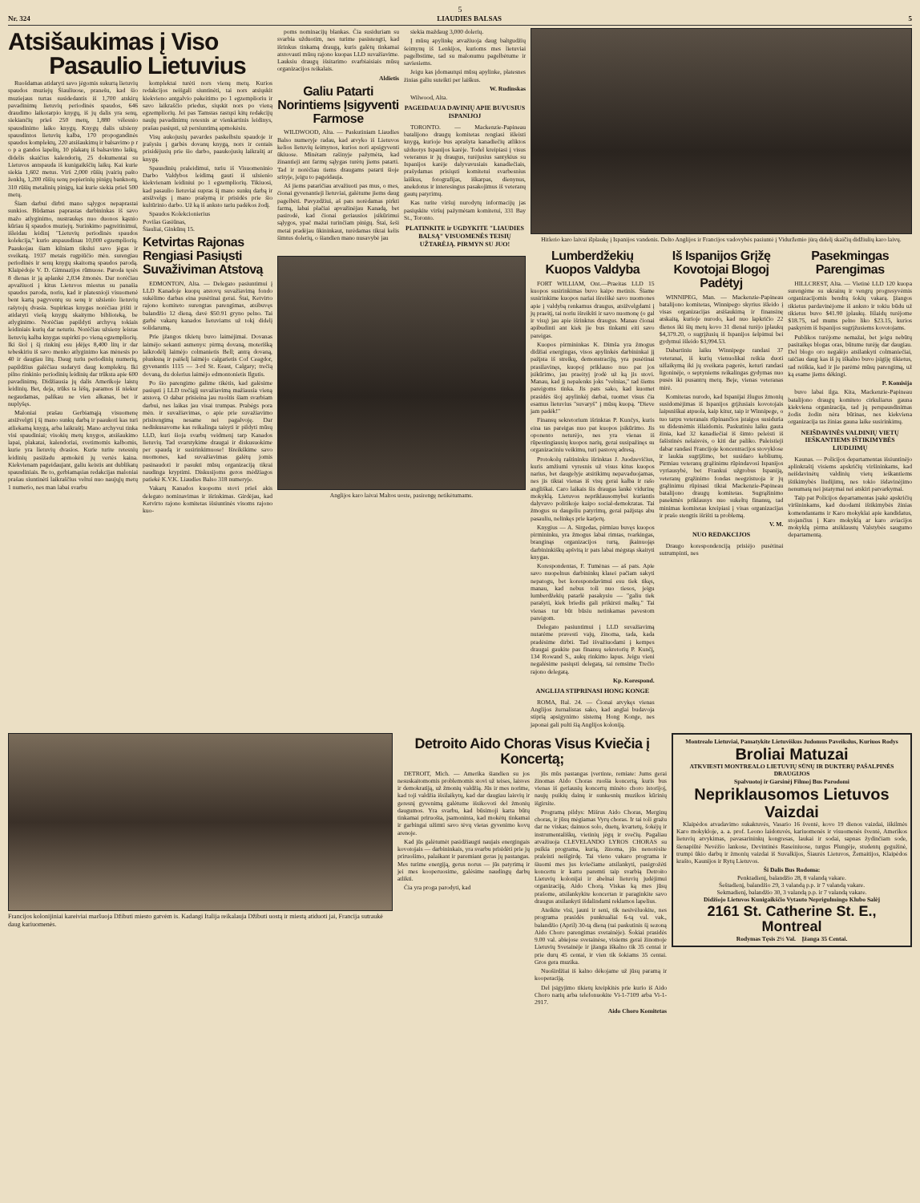5
Nr. 324 LIAUDIES BALSAS 5
Atsišaukimas į Viso
Pasaulio Lietuvius
Ruošdamas atidaryti savo jėgomis sukurtą lietuvių spaudos muziejų Šiauliuose, pranešu, kad šio muziejaus turtas susidedantis iš 1,700 atskirų pavadinimų lietuvių periodinės spaudos, 646 draudimo laikotarpio knygų, iš jų dalis yra senų, siekiančių prieš 250 metų, 1,880 vėlesnio spausdinimo laiko knygų. Knygų dalis užsieny spausdintos lietuvių kalba, 170 propogandinės spaudos komplektų, 220 atsišaukimų ir balsavimo p r o p a gandos lapelių, 10 plakatų iš balsavimo laikų, didelis skaičius kalendorių, 25 dokumentai su Lietuvos antspauda iš kunigaikščių laikų. Kai kurie siekia 1,602 metus. Virš 2,000 rūšių įvairių pašto ženklų, 1,200 rūšių senų popierinių pinigų banknotų, 310 rūšių metalinių pinigų, kai kurie siekia prieš 500 metų.
Šiam darbui dirbti mano sąlygos nepaprastai sunkios. Būdamas paprastas darbininkas iš savo mažo atlyginimo, nustraukęs nuo duonos kąsnio kūriau šį spaudos muziejų. Surinkimo pagreitinimui, išleidau leidinį "Lietuvių periodinės spaudos kolekcija," kurio atspausdinau 10,000 egzempliorių. Paaukojau šiam kilniam tikslui savo jėgas ir sveikatą. 1937 metais rugpiūčio mėn. surengiau periodinės ir senų knygų skaitomą spaudos parodą. Klaipėdoje V. D. Gimnazijos rūmuose. Paroda tęsės 8 dienas ir ją aplankė 2,034 žmonės. Dar norėčiau apvažiuoti į kitus Lietuvos miestus su panašia spaudos paroda, noriu, kad ir platesnioji visuomenė bent kartą pagyventų su senų ir užsienio lietuvių rašytojų dvasia. Supirktas knygas norėčiau įrišti ir atidaryti viešą knygų skaitymo biblioteką, be atlyginimo. Norėčiau papildyti archyvą tokiais leidiniais kurių dar neturiu. Norėčiau užsieny leistas lietuvių kalba knygas supirkti po vieną egzempliorių. Iki šiol į šį rinkinį esu įdėjęs 8,400 litų ir dar tebeskiriu iš savo menko atlyginimo kas mėnesis po 40 ir daugiau litų. Daug turiu periodinių numerių, papildžius galėčiau sudaryti daug komplektų. Iki pilno rinkinio periodinių leidinių dar trūksta apie 600 pavadinimų. Didžiausia jų dalis Amerikoje laistų leidinių. Bet, deja, trūks ta lėšų, paramos iš niekur negaudamas, palikau ne vien alkanas, bet ir nuplyšęs.
Maloniai prašau Gerbiamąją visuomenę atsižvelgti į šį mano sunkų darbą ir paaukoti kas turi atliekamą knygą, arba laikraštį. Mano archyvui tinka visi spaudiniai; visokių metų knygos, atsišaukimo lapai, plakatai, kalendoriai, svetimomis kalbomis, kurie yra lietuvių dvasios. Kurie turite retesnių leidinių pasižadu apmokėti jų vertės kaina. Kiekvienam pageidaujant, galiu keistis ant dublikatų spausdiniais. Be to, gerbiamąsias redakcijas maloniai prašau siuntinėti laikraščius veltui nuo naujųjų metų 1 numerio, nes man labai svarbu
komplektai turėti nors vienų metų. Kurios redakcijos neišgali siuntinėti, tai nors atsiųskit kiekvieno antgalvio pakeitimo po 1 egzemplioriu ir savo laikraščio priedus, siųskit nors po vieną egzempliorių. Jei pas Tamstas rastųsi kitų redakcijų naujų pavadinimų retesnis ar vienkartinis leidinys, prašau pasiųsti, už persiuntimą apmokėsiu.
Visų aukojusių pavardes paskelbsiu spaudoje ir įrašysiu į garbės dovanų knygą, nors ir centais prisidėjusių prie šio darbo, paaukojusių laikraštį ar knygą.
Spausdinių praleidimui, turiu iš Visuomeninio Darbo Valdybos leidimą gauti iš užsienio kiekvienam leidiniui po 1 egzempliorių. Tikiuosi, kad pasaulio lietuviai supras šį mano sunkų darbą ir atsižvelgs į mano prašymą ir prisidės prie šio kultūrinio darbo. Už ką iš anksto tariu padėkos žodį.
Spaudos Kolekcionierius
Povilas Gasiūnas,
Šiauliai, Ginkūnų 15.
Ketvirtas Rajonas Rengiasi Pasiųsti Suvaživiman Atstovą
EDMONTON, Alta. — Delegato pasiuntimui į LLD Kanadoje kuopų atstovų suvažiavimą fondo sukėlimo darbas eina pusėtinai gerai. Štai, Ketvirto rajono komiteto surengtas parengimas, atsibuvęs balandžio 12 dieną, davė $50.91 gryno pelno. Tai garbė vakarų kanados lietuviams už tokį didelį solidarumą.
Prie įžangos tikietų buvo laimėjimai. Dovanas laimėjo sekanti asmenys: pirmą dovaną, moterišką laikrodėlį laimėjo colmanietis Bell; antrą dovaną, plunksną ir paišelį laimėjo calgarietis Cof Ceagdor, gyvenantis 1115 — 3-rd St. Eeast, Calgary; trečią dovaną, du dolerius laimėjo edmontonietis Ilgutis.
Po šio parengimo galime tikėtis, kad galėsime pasiųsti į LLD trečiąjį suvažiavimą mažiausia vieną atstovą. O dabar prisieina jau ruoštis šiam svarbiam darbui, nes laikas jau visai trumpas. Prabėgs pora mėn. ir suvažiavimas, o apie prie suvažiavimo prisirengimą nesame nei pagalvoję. Dar nediskusavome kas reikalinga taisyti ir pildyti mūsų LLD, kuri šioja svarbų veidmenį tarp Kanados lietuvių. Tad svarstykime draugai ir diskusuokime per spaudą ir susirinkimuose! Išreikškime savo nuomones, kad suvažiavimas galėtų jomis pasinaudoti ir pasukti mūsų organizaciją tikrai naudinga kryptimi. Diskusijoms geros mėdžiagos patiekė K.V.K. Liaudies Balso 318 numeryje.
Vakarų Kanados kuopoms stovi prieš akis delegato nominavimas ir išrinkimas. Girdėjau, kad Ketvirto rajono komitetas išsiuntinės visoms rajono kuo-
poms nominacijų blankas. Čia susiduriam su svarbia užduotim, nes turime pasistengti, kad išrinkus tinkamą draugą, kuris galėtų tinkamai atstovauti mūsų rajono kuopas LLD suvažiavime. Lauksiu draugų išsitarimo svarbiaisiais mūsų organizacijos reikalais.
Aldietis
Galiu Patarti Norintiems Įsigyventi Farmose
WILDWOOD, Alta. — Paskutiniam Liaudies Balso numeryje radau, kad atvyko iš Lietuvos kelios lietuvių šeimynos, kurios nori apsigyventi ūkiuose. Minėtam rašinyje pažymėta, kad žinantieji ant farmų sąlygas turėtų jiems patarti. Tad ir norėčiau tiems draugams patarti šioje srityje, jeigu to pageidauja.
Aš jiems pataričiau atvažiuoti pas mus, o mes, čionai gyvenantieji lietuviai, galėtume jiems daug pagelbėti. Pavyzdžiui, aš pats norėdamas pirkti farmą, labai plačiai apvažinėjau Kanadą, bet pasirodė, kad čionai geriausios įsikūrimui sąlygos, ypač mažai turinčiam pinigų. Štai, šeši metai pradėjau ūkininkaut, turėdamas tiktai kelis šimtus dolerių, o šiandien mano nusavybė jau
siekia maždaug 3,000 dolerių.
Į mūsų apylinkę atvažiuoja daug baltgudžių šeimynų iš Lenkijos, kurioms mes lietuviai pagelbstime, tad su malonumu pagelbėtume ir saviesiems.
Jeigu kas įdomautųsi mūsų apylinke, platesnes žinias galiu suteikti per laiškus.
W. Rudinskas
Wilwood, Alta.
PAGEIDAUJA DAVINIŲ APIE BUVUSIUS ISPANIJOJ
TORONTO. — Mackenzie-Papineau batalijono draugų komitetas rengiasi išleisti knygą, kurioje bus aprašyta kanadiečių atliktos užduotys Ispanijos karėje. Todel kreipiasi į visus veteranus ir jų draugus, turėjusius santykius su Ispanijos karėje dalyvavusiais kanadiečiais, prašydamas prisiųsti komitetui svarbesnius laiškus, fotografijas, iškarpas, dienynus, anekdotus ir interesingus pasakojimus iš veteranų gautų patyrimų.
Kas turite viršuj nurodytų informacijų jas pasiųskite viršuj pažymėtam komitetui, 331 Bay St., Toronto.
PLATINKITE ir UGDYKITE "LIAUDIES BALSĄ" VISUOMENĖS TEISIŲ UŽTARĖJĄ. PIRMYN SU JUO!
Anglijos karo laivai Maltos uoste, pasirengę netikėtumams.
Hitlerio karo laivai išplaukę į Ispanijos vandenis. Delto Anglijos ir Francijos vadovybės pasiuntė į Viduržemio jūrą didelį skaičių didžiulių karo laivų.
Lumberdžekių Kuopos Valdyba
FORT WILLIAM, Ont.—Praeitas LLD 15 kuopos susirinkimas buvo kaipo metinis. Šiame susirinkime kuopos nariai išreiškė savo nuomones apie į valdybą renkamus draugus, atsižvelgdami į jų praeitį, tai noriu išreikšti ir savo nuomonę (o gal ir visų) jau apie išrinktus draugus. Manau čionai apibudinti ant kiek jie bus tinkami eiti savo pareigas.
Kuopos pirmininkas K. Dimša yra žmogus didžiai energingas, visos apylinkės darbininkai jį pažįsta iš streikų, demonstracijų, yra pusėtinai prasilavinęs, kuopoj priklauso nuo pat jos įsikūrimo, jau praeityj įrodė už ką jis stovi. Manau, kad jį nepalenks joks "velnias," tad šiems pareigoms tinka. Jis pats sako, kad kuomet prasidės šioj apylinkėj darbai, tuomet visus čia esamus lietuvius "suvaryš" į mūsų kuopą. "Dieve jam padėk!"
Finansų sekretorium išrinktas P. Kunčys, kuris eina tas pareigas nuo pat kuopos įsikūrimo. Jis oponento neturėjo, nes yra vienas iš rūpestingiausių kuopos narių, gerai susipažinęs su organizaciniu veikimu, turi pastovų adresą.
Protokolų raštininku išrinktas J. Juodzevičius, kuris amžiumi vyresnis už visus kitus kuopos narius, bet daugelyje atsitikimų nepavaduojamas, nes jis tiktai vienas iš visų gerai kalba ir rašo angliškai. Caro laikais šis draugas lankė vidurinę mokyklą. Lietuvos nepriklausomybei kuriantis dalyvavo politikoje kaipo social-demokratas. Tai žmogus su daugeliu patyrimų, gerai pažįstąs abu pasauliu, nelinkęs prie karjerų.
Knygius — A. Sirgedas, pirmiau buvęs kuopos pirmininku, yra žmogus labai rimtas, tvarkingas, branginąs organizacijos turtą, įkainuojąs darbininkiškų apšvitą ir pats labai mėgstąs skaityti knygas.
Korespondentas, F. Tumėnas — aš pats. Apie savo nuopelnus darbininkų klasei pačiam sakyti nepatogu, bet korespondavimui esu tiek tikęs, manau, kad nebus toli nuo tiesos, jeigu lumberdžekių patarlė pasakysiu — "galiu tiek parašyti, kiek briedis gali prikirsti malkų." Tai vienas tur būt būsiu netinkamas pavestom pareigom.
Delegato pasiuntimui į LLD suvažiavimą nutarėme pravesti vajų, žinoma, tada, kada pradėsime dirbti. Tad išvažiuodami į kempes draugai gaukite pas finansų sekretorių P. Kunčį, 134 Rowand S., aukų rinkimo lapus. Jeigu vieni negalėsime pasiųsti delegatą, tai remsime Trečio rajono delegatą.
Kp. Korespond.
ANGLIJA STIPRINASI HONG KONGE
ROMA, Bal. 24. — Čionai atvykęs vienas Anglijos žurnalistas sako, kad anglai budavoja stiprią apsigynimo sistemą Hong Konge, nes japonai gali pulti šią Anglijos koloniją.
Iš Ispanijos Grįžę Kovotojai Blogoj Padėtyj
WINNIPEG, Man. — Mackenzie-Papineau batalijono komitetas, Winnipego skyrius išleido į visas organizacijas atsišaukimą ir finansinę atskaitą, kurioje nurodo, kad nuo lapkričio 22 dienos iki šių metų kovo 31 dienai turėjo įplaukų $4,379.20, o sugrįžusių iš Ispanijos šelpimui bei gydymui išleido $3,994.53.
Dabartiniu laiku Winnipege randasi 37 veteranai, iš kurių vienuolikai reikia duoti užlaikymą iki jų sveikata pagerės, keturi randasi ligoninėje, o septyniems reikalingas gydymas nuo pusės iki pusantrų metų. Beje, vienas veteranas mirė.
Komitetas nurodo, kad Ispanijai žlugus žmonių susidomėjimas iš Ispanijos grįžusiais kovotojais laipsniškai atpuola, kaip kitur, taip ir Winnipege, o tuo tarpu veteranais rūpinančios įstaigos susiduria su didesnėmis išlaidomis. Paskutiniu laiku gauta žinia, kad 32 kanadiečiai iš šimto peleisti iš fašistinės nelaisvės, o kiti dar paliko. Paleistieji dabar randasi Francijoje koncentracijos stovyklose ir laukia sugrįžimo, bet susidaro kebliumų. Pirmiau veteranų grąžinimu rūpindavosi Ispanijos vyriausybė, bet Frankui užgrobus Ispaniją, veteranų grąžinimo fondas neegzistuoja ir jų grąžinimu rūpinasi tiktai Mackenzie-Papineau batalijono draugų komitetas. Sugrąžinimo pasekmės priklausys nuo sukeltų finansų, tad minimas komitetas kreipiasi į visas organizacijas ir prašo stengtis išrišti ta problemą.
V. M.
NUO REDAKCIJOS
Draugo korespondenciją prisiėjo pusėtinai sutrumpinti, nes
Pasekmingas Parengimas
HILLCREST, Alta. — Vietinė LLD 120 kuopa surengėme su ukrainų ir vengrų progresyvėmis organizacijomis bendrą šokių vakarą. Įžangos tikietus pardavinėjome iš anksto ir tokiu būdu už tikietus buvo $41.90 įplaukų. Išlaidų turėjome $18.75, tad mums pelno liko $23.15, kurios paskyrėm iš Ispanijos sugrįžusiems kovotojams.
Publikos turėjome nemažai, bet jeigu nebūtų pasitaikęs blogas oras, būtume turėję dar daugiau. Del blogo oro negalėjo atsilankyti colmaniečiai, taičiau daug kas iš jų iškalno buvo įsigiję tikietus, tad reiškia, kad ir jie parėmė mūsų parengimą, už ką esame jiems dėkingi.
P. Komisija
buvo labai ilga. Kita, Mackenzie-Papineau batalijono draugų komiteto cirkuliarus gauna kiekviena organizacija, tad jų perspausdinimas žodis žodin nėra būtinas, nes kiekviena organizacija tas žinias gauna laike susirinkimų.
NEIŠDAVINĖS VALDINIŲ VIETŲ IEŠKANTIEMS IŠTIKIMYBĖS LIUDIJIMŲ
Kaunas. — Policijos departamentas išsiuntinėjo aplinkraštį visiems apskričių viršininkams, kad neišdavinėtų valdinių vietų ieškantiems ištikimybės liudijimų, nes tokio išdavinėjimo nenumatą nei įstatymai nei atskiri patvarkymai.
Taip pat Policijos departamentas įsakė apskričių viršininkams, kad duodami ištikimybės žinias komendantams ir Karo mokyklai apie kandidatus, stojančius į Karo mokyklą ar karo aviacijos mokyklą pirma atsiklaustų Valstybės saugumo departamentą.
Francijos kolonijiniai kareiviai maršuoja Džibuti miesto gatvėm is. Kadangi Italija reikalauja Džibuti uostą ir miestą atiduoti jai, Francija sutraukė daug kariuomenės.
Detroito Aido Choras Visus Kviečia į Koncertą;
DETROIT, Mich. — Amerika šiandien su jos nesuskaitomomis problemomis stovi už teises, laisves ir demokratiją, už žmonių valdžią. Jūs ir mes norime, kad toji valdžia išsilaikytų, kad dar daugiau laisvių ir geresnį gyvenimą galėtume išsikovoti del žmonių daugumos. Yra svarbu, kad būsimoji karta būtų tinkamai priruošta, įsamoninta, kad mokėtų tinkamai ir garbingai užimti savo tėvų vietas gyvenimo kovų arenoje.
Kad jūs galėtumėt pasidžiaugti naujais energingais kovotojais — darbininkais, yra svarbu prisidėti prie jų priruošimo, palaikant ir paremiant geras jų pastangas. Mes turime energiją, gerus norus — jūs patyrimą ir jei mes kooperuosime, galėsime naudingų darbų atlikti.
Čia yra proga parodyti, kad
jūs mūs pastangas įvertinte, remiate: Jums gerai žinomas Aido Choras ruošia koncertą, kuris bus vienas iš geriausių koncertų minėto choro istorijoj, naujų puikių dainų ir sunkesnių muzikos kūrinių išgirsite.
Programą pildys: Mišrus Aido Choras, Merginų choras, ir jūsų mėgiamas Vyrų choras. Ir tai toli gražu dar ne viskas; dainuos solo, duetų, kvartetų, šokėjų ir instrumentališkų, vietinių jėgų ir svečių. Pagaliau atvažiuoja CLEVELANDO LYROS CHORAS su puikia programa, kurią, žinoma, jūs nenorėsite praleisti neišgirdę. Tai vieno vakaro programa ir šiuomi mes jus kviečiame atsilankyti, pasigrožėti koncertu ir kartu paremti taip svarbią Detroito Lietuvių kolonijai ir abelnai lietuvių judėjimui organizaciją, Aido Chorą. Viskas ką mes jūsų prašome, atsilankykite koncertan ir paraginkite savo draugus atsilankyti išdalindami reklamos lapelius.
Ateikite visi, jauni ir seni, tik nesivėluokite, nes programa prasidės punktualiai 6-tą val. vak., balandžio (April) 30-tą dieną (tai paskutinis šį sezoną Aido Choro parengimas svetainėje). Šokiai prasidės 9.00 val. abiejose svetainėse, visiems gerai žinomoje Lietuvių Svetainėje ir įžanga iškalno tik 35 centai ir prie durų 45 centai, ir vien tik šokiams 35 centai. Gros gera muzika.
Nuoširdžiai iš kalno dėkojame už jūsų paramą ir kooperaciją.
Del įsigyjimo tikietų kreipkitės prie kurio iš Aido Choro narių arba telefonuokite Vi-1-7109 arba Vi-1-2917.
Aido Choro Komitetas
Montrealo Lietuviai, Pamatykite Lietuviškus Judomus Paveikslus, Kuriuos Rodys
Broliai Matuzai
ATKVIESTI MONTREALO LIETUVIŲ SŪNŲ IR DUKTERŲ PAŠALPINĖS DRAUGIJOS
Spalvuotoj ir Garsinėj Filmoj Bus Parodomi
Nepriklausomos Lietuvos
Vaizdai
Klaipėdos atvadavimo sukaktuvės, Vasario 16 šventė, kovo 19 dienos vaizdai, iškilmės Karo mokykloje, a. a. prof. Leono laidotuvės, kariuomenės ir visuomenės šventė, Amerikos lietuvių atvykimas, pavasarininkų kongresas, laukai ir sodai, sapnas žydinčiam sode, šienapiūtė Nevėžio lankose, Devintinės Raseiniuose, turgus Plungėje, studentų gegužinė, trumpi ūkio darbų ir žmonių vaizdai iš Suvalkijos, Šiaurės Lietuvos, Žemaitijos, Klaipėdos krašto, Kaunijos ir Rytų Lietuvos.
Ši Dalis Bus Rodoma:
Penktadienį, balandžio 28, 8 valandą vakare.
Šeštadienį, balandžio 29, 3 valandą p.p. ir 7 valandą vakare.
Sekmadienį, balandžio 30, 3 valandą p.p. ir 7 valandą vakare.
Didžiojo Lietuvos Kunigaikščio Vytauto Neprigulmingo Klubo Salėj
2161 St. Catherine St. E., Montreal
Rodymas Tęsis 2½ Val. Įžanga 35 Centai.